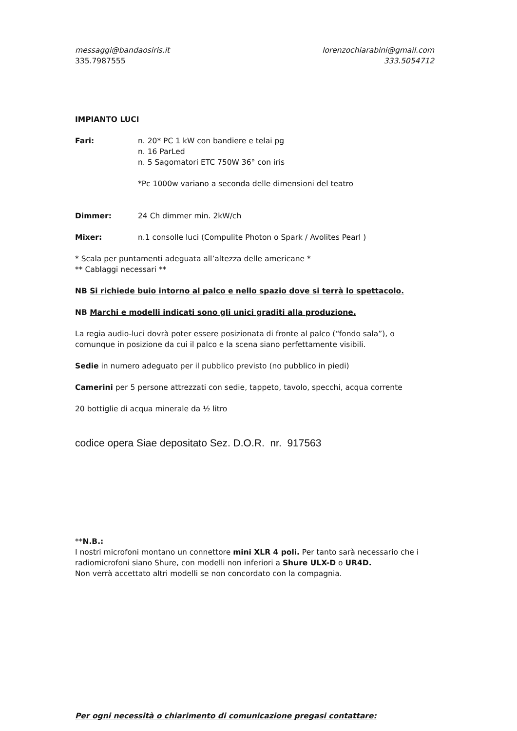messaggi@bandaosiris.it lorenzochiarabini@gmail.com
335.7987555 333.5054712
IMPIANTO LUCI
Fari: n. 20* PC 1 kW con bandiere e telai pg
n. 16 ParLed
n. 5 Sagomatori ETC 750W 36° con iris
*Pc 1000w variano a seconda delle dimensioni del teatro
Dimmer: 24 Ch dimmer min. 2kW/ch
Mixer: n.1 consolle luci (Compulite Photon o Spark / Avolites Pearl )
* Scala per puntamenti adeguata all’altezza delle americane *
** Cablaggi necessari **
NB Si richiede buio intorno al palco e nello spazio dove si terrà lo spettacolo.
NB Marchi e modelli indicati sono gli unici graditi alla produzione.
La regia audio-luci dovrà poter essere posizionata di fronte al palco (“fondo sala”), o comunque in posizione da cui il palco e la scena siano perfettamente visibili.
Sedie in numero adeguato per il pubblico previsto (no pubblico in piedi)
Camerini per 5 persone attrezzati con sedie, tappeto, tavolo, specchi, acqua corrente
20 bottiglie di acqua minerale da ½ litro
codice opera Siae depositato Sez. D.O.R. nr. 917563
**N.B.:
I nostri microfoni montano un connettore mini XLR 4 poli. Per tanto sarà necessario che i radiomicrofoni siano Shure, con modelli non inferiori a Shure ULX-D o UR4D.
Non verrà accettato altri modelli se non concordato con la compagnia.
Per ogni necessità o chiarimento di comunicazione pregasi contattare: